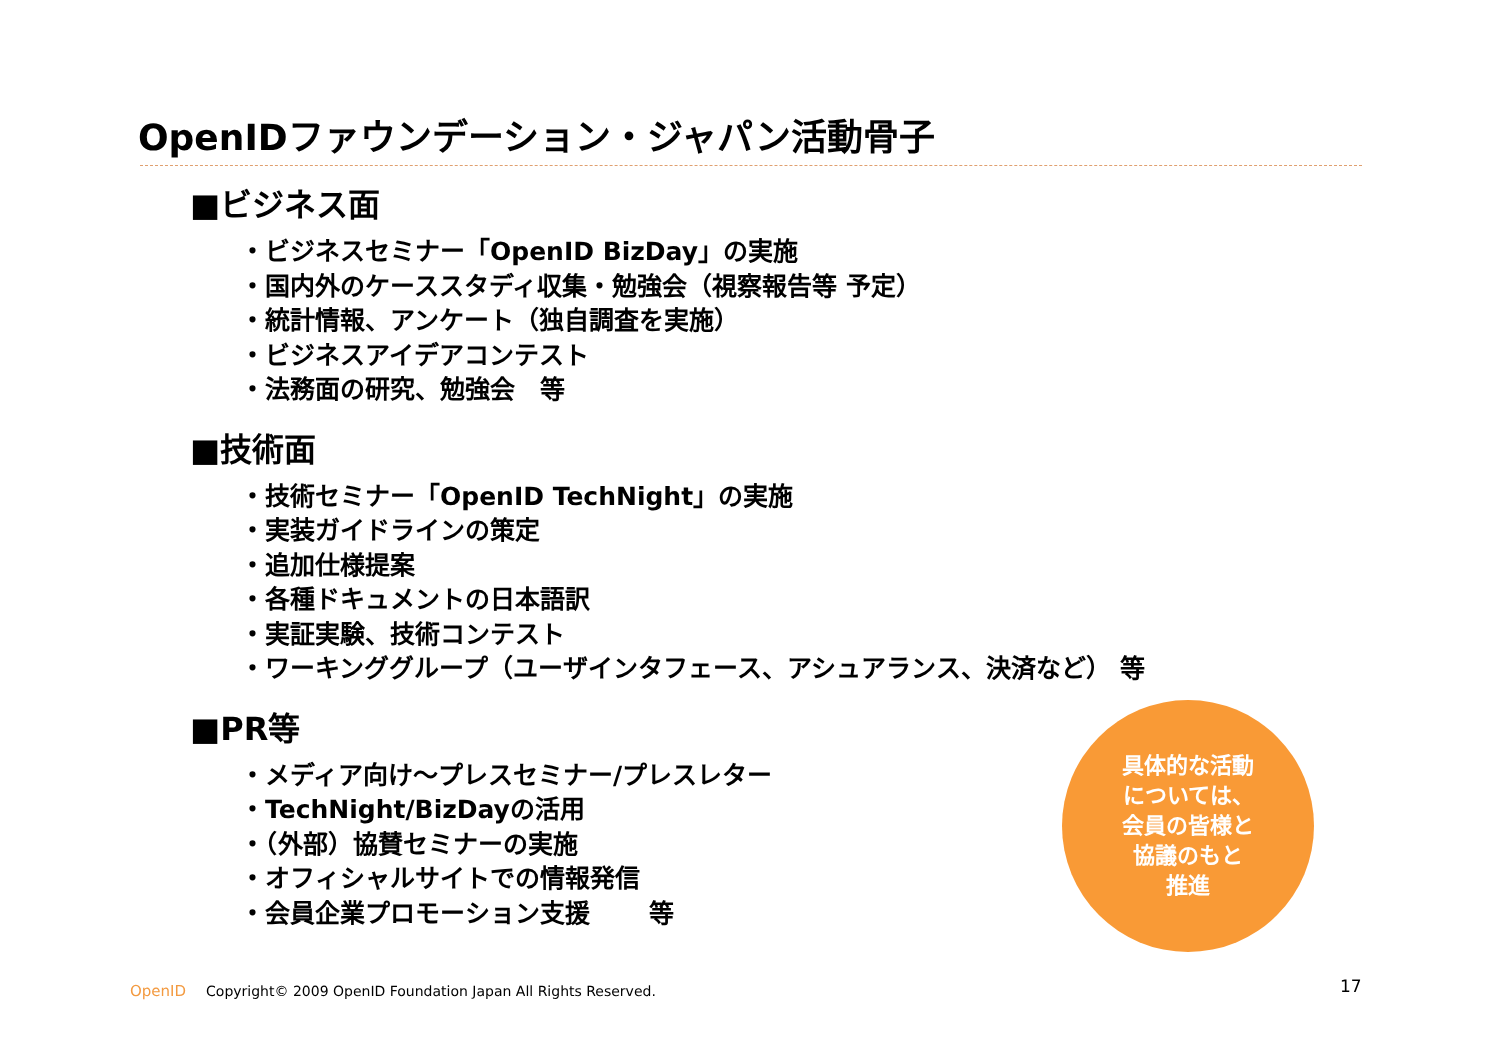OpenIDファウンデーション・ジャパン活動骨子
■ビジネス面
・ビジネスセミナー「OpenID BizDay」の実施
・国内外のケーススタディ収集・勉強会（視察報告等 予定）
・統計情報、アンケート（独自調査を実施）
・ビジネスアイデアコンテスト
・法務面の研究、勉強会　等
■技術面
・技術セミナー「OpenID TechNight」の実施
・実装ガイドラインの策定
・追加仕様提案
・各種ドキュメントの日本語訳
・実証実験、技術コンテスト
・ワーキンググループ（ユーザインタフェース、アシュアランス、決済など） 等
■PR等
・メディア向け～プレスセミナー/プレスレター
・TechNight/BizDayの活用
・（外部）協賛セミナーの実施
・オフィシャルサイトでの情報発信
・会員企業プロモーション支援　　 等
具体的な活動
については、
会員の皆様と
協議のもと
推進
OpenID Copyright© 2009 OpenID Foundation Japan All Rights Reserved.
17